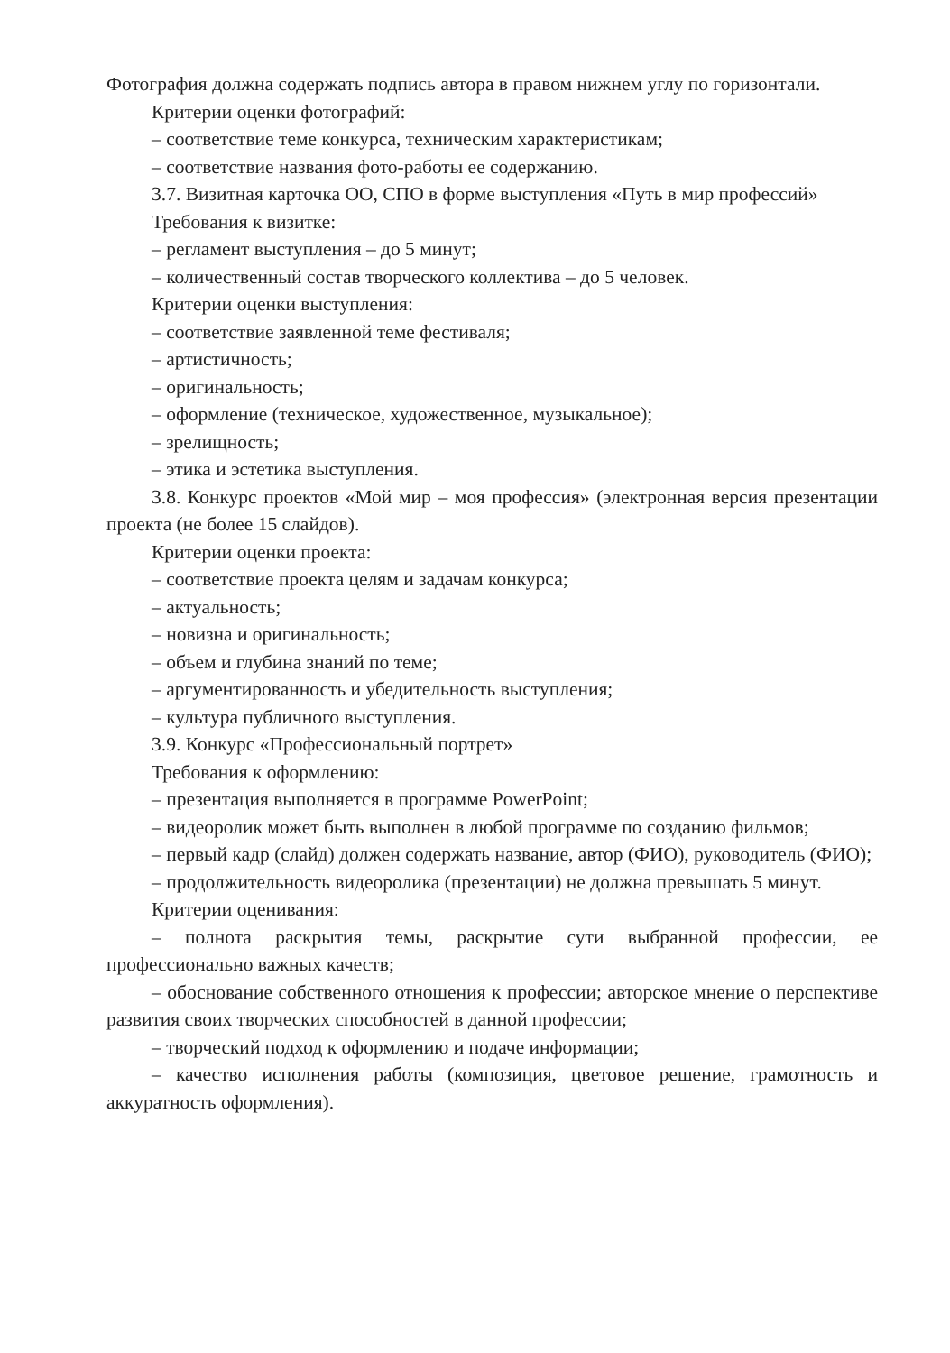Фотография должна содержать подпись автора в правом нижнем углу по горизонтали.
Критерии оценки фотографий:
– соответствие теме конкурса, техническим характеристикам;
– соответствие названия фото-работы ее содержанию.
3.7. Визитная карточка ОО, СПО в форме выступления «Путь в мир профессий»
Требования к визитке:
– регламент выступления – до 5 минут;
– количественный состав творческого коллектива – до 5 человек.
Критерии оценки выступления:
– соответствие заявленной теме фестиваля;
– артистичность;
– оригинальность;
– оформление (техническое, художественное, музыкальное);
– зрелищность;
– этика и эстетика выступления.
3.8. Конкурс проектов «Мой мир – моя профессия» (электронная версия презентации проекта (не более 15 слайдов).
Критерии оценки проекта:
– соответствие проекта целям и задачам конкурса;
– актуальность;
– новизна и оригинальность;
– объем и глубина знаний по теме;
– аргументированность и убедительность выступления;
– культура публичного выступления.
3.9. Конкурс «Профессиональный портрет»
Требования к оформлению:
– презентация выполняется в программе PowerPoint;
– видеоролик может быть выполнен в любой программе по созданию фильмов;
– первый кадр (слайд) должен содержать название, автор (ФИО), руководитель (ФИО);
– продолжительность видеоролика (презентации) не должна превышать 5 минут.
Критерии оценивания:
– полнота раскрытия темы, раскрытие сути выбранной профессии, ее профессионально важных качеств;
– обоснование собственного отношения к профессии; авторское мнение о перспективе развития своих творческих способностей в данной профессии;
– творческий подход к оформлению и подаче информации;
– качество исполнения работы (композиция, цветовое решение, грамотность и аккуратность оформления).